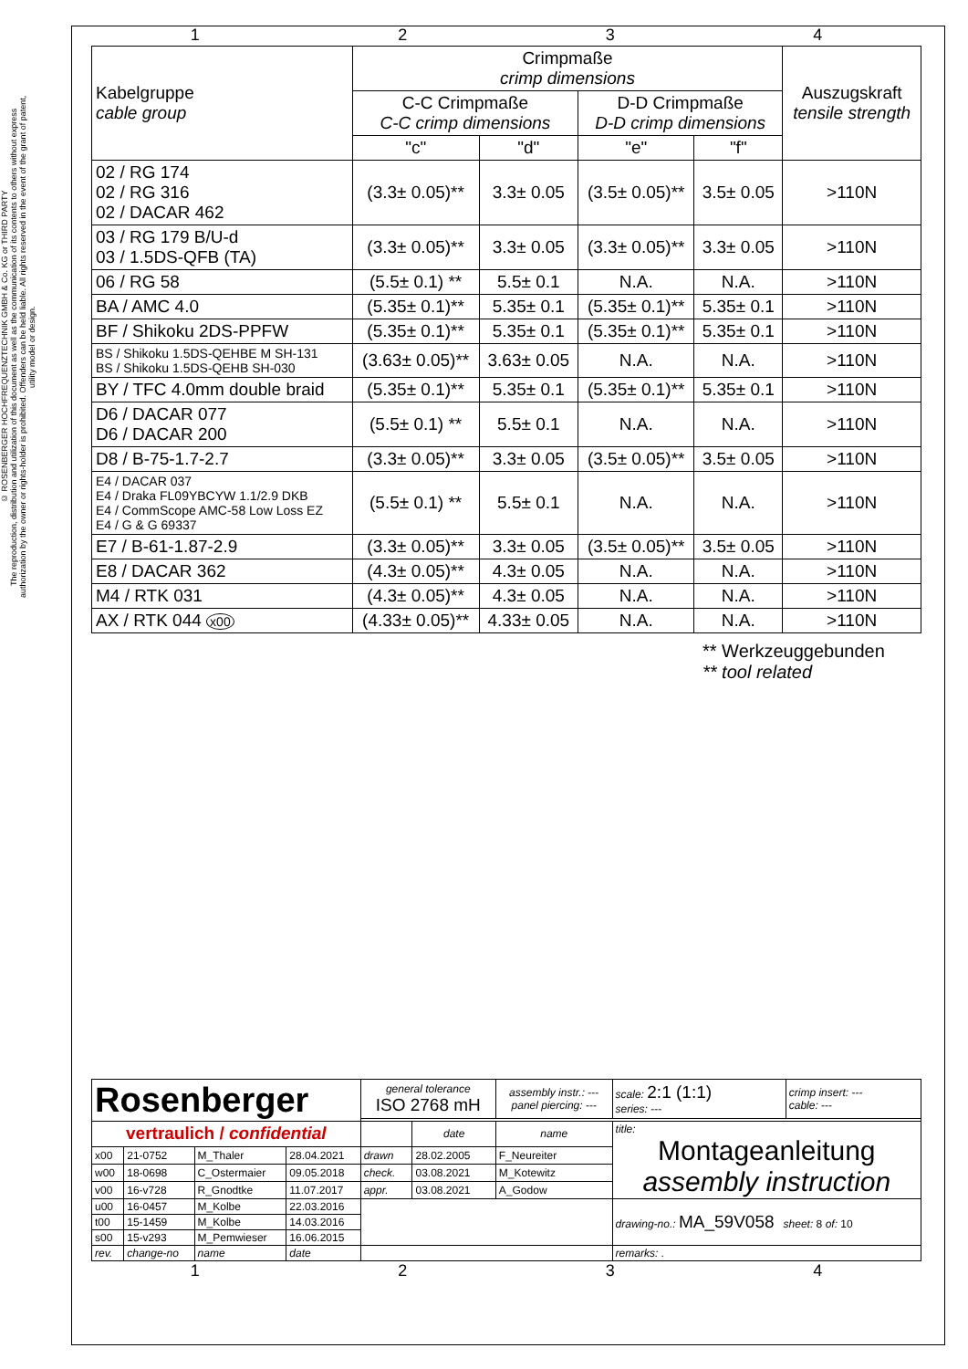© ROSENBERGER HOCHFREQUENZTECHNIK GMBH & Co. KG or THIRD PARTY
The reproduction, distribution and utilization of this document as well as the communication of its contents to others without express authorization by the owner or rights-holder is prohibited. Offenders can be held liable. All rights reserved in the event of the grant of patent, utility model or design.
1234
| Kabelgruppe cable group | Crimpmaße crimp dimensions | | | | Auszugskraft tensile strength |
| | C-C Crimpmaße C-C crimp dimensions | | D-D Crimpmaße D-D crimp dimensions | | |
| | "c" | "d" | "e" | "f" | |
| 02 / RG 174 02 / RG 316 02 / DACAR 462 | (3.3± 0.05)** | 3.3± 0.05 | (3.5± 0.05)** | 3.5± 0.05 | >110N |
| 03 / RG 179 B/U-d 03 / 1.5DS-QFB (TA) | (3.3± 0.05)** | 3.3± 0.05 | (3.3± 0.05)** | 3.3± 0.05 | >110N |
| 06 / RG 58 | (5.5± 0.1) ** | 5.5± 0.1 | N.A. | N.A. | >110N |
| BA / AMC 4.0 | (5.35± 0.1)** | 5.35± 0.1 | (5.35± 0.1)** | 5.35± 0.1 | >110N |
| BF / Shikoku 2DS-PPFW | (5.35± 0.1)** | 5.35± 0.1 | (5.35± 0.1)** | 5.35± 0.1 | >110N |
| BS / Shikoku 1.5DS-QEHBE M SH-131 BS / Shikoku 1.5DS-QEHB SH-030 | (3.63± 0.05)** | 3.63± 0.05 | N.A. | N.A. | >110N |
| BY / TFC 4.0mm double braid | (5.35± 0.1)** | 5.35± 0.1 | (5.35± 0.1)** | 5.35± 0.1 | >110N |
| D6 / DACAR 077 D6 / DACAR 200 | (5.5± 0.1) ** | 5.5± 0.1 | N.A. | N.A. | >110N |
| D8 / B-75-1.7-2.7 | (3.3± 0.05)** | 3.3± 0.05 | (3.5± 0.05)** | 3.5± 0.05 | >110N |
| E4 / DACAR 037 E4 / Draka FL09YBCYW 1.1/2.9 DKB E4 / CommScope AMC-58 Low Loss EZ E4 / G & G 69337 | (5.5± 0.1) ** | 5.5± 0.1 | N.A. | N.A. | >110N |
| E7 / B-61-1.87-2.9 | (3.3± 0.05)** | 3.3± 0.05 | (3.5± 0.05)** | 3.5± 0.05 | >110N |
| E8 / DACAR 362 | (4.3± 0.05)** | 4.3± 0.05 | N.A. | N.A. | >110N |
| M4 / RTK 031 | (4.3± 0.05)** | 4.3± 0.05 | N.A. | N.A. | >110N |
| AX / RTK 044 x00 | (4.33± 0.05)** | 4.33± 0.05 | N.A. | N.A. | >110N |
** Werkzeuggebunden
** tool related
| Rosenberger | | | | general tolerance ISO 2768 mH | | assembly instr.: --- panel piercing: --- | scale: 2:1 (1:1) series: --- | crimp insert: --- cable: --- |
| vertraulich / confidential | | | | | date | name | title: Montageanleitung assembly instruction | |
| x00 | 21-0752 | M_Thaler | 28.04.2021 | drawn | 28.02.2005 | F_Neureiter | | |
| w00 | 18-0698 | C_Ostermaier | 09.05.2018 | check. | 03.08.2021 | M_Kotewitz | | |
| v00 | 16-v728 | R_Gnodtke | 11.07.2017 | appr. | 03.08.2021 | A_Godow | | |
| u00 | 16-0457 | M_Kolbe | 22.03.2016 | | | | drawing-no.: MA_59V058 sheet: 8 of: 10 | |
| t00 | 15-1459 | M_Kolbe | 14.03.2016 | | | | | |
| s00 | 15-v293 | M_Pemwieser | 16.06.2015 | | | | | |
| rev. | change-no | name | date | | | | remarks: . | |
1234